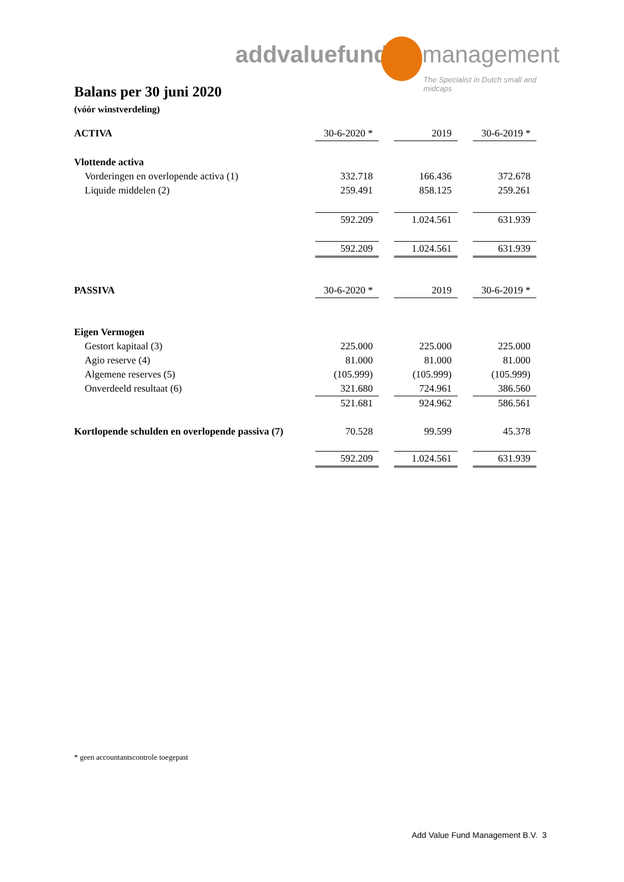addvaluefund management
The Specialist in Dutch small and midcaps
Balans per 30 juni 2020
(vóór winstverdeling)
| ACTIVA | 30-6-2020 * | | 2019 | | 30-6-2019 * |
| Vlottende activa | | | | | |
| Vorderingen en overlopende activa (1) | 332.718 | | 166.436 | | 372.678 |
| Liquide middelen (2) | 259.491 | | 858.125 | | 259.261 |
| | 592.209 | | 1.024.561 | | 631.939 |
| | 592.209 | | 1.024.561 | | 631.939 |
| PASSIVA | 30-6-2020 * | | 2019 | | 30-6-2019 * |
| Eigen Vermogen | | | | | |
| Gestort kapitaal (3) | 225.000 | | 225.000 | | 225.000 |
| Agio reserve (4) | 81.000 | | 81.000 | | 81.000 |
| Algemene reserves (5) | (105.999) | | (105.999) | | (105.999) |
| Onverdeeld resultaat (6) | 321.680 | | 724.961 | | 386.560 |
| | 521.681 | | 924.962 | | 586.561 |
| Kortlopende schulden en overlopende passiva (7) | 70.528 | | 99.599 | | 45.378 |
| | 592.209 | | 1.024.561 | | 631.939 |
* geen accountantscontrole toegepast
Add Value Fund Management B.V. 3